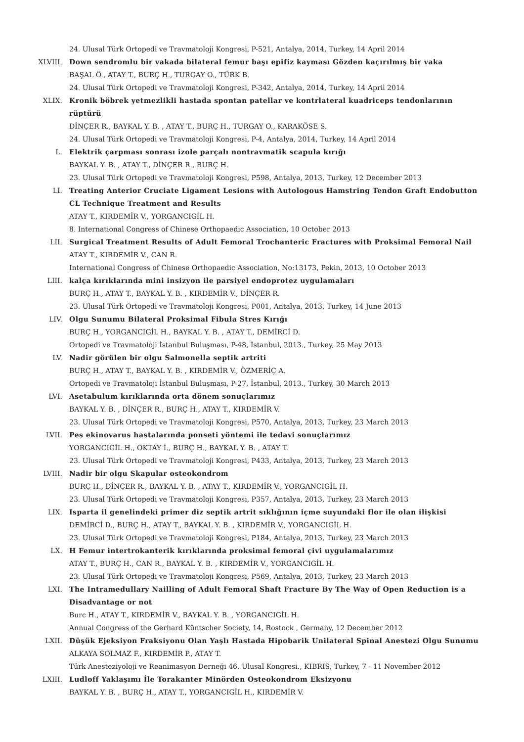24. Ulusal Türk Ortopedi ve Travmatoloji Kongresi, P-521, Antalya, 2014, Turkey, 14 April 2014
XLVIII. Down sendromlu bir vakada bilateral femur başı epifiz kayması Gözden kaçırılmış bir vaka
BAŞAL Ö., ATAY T., BURÇ H., TURGAY O., TÜRK B.
24. Ulusal Türk Ortopedi ve Travmatoloji Kongresi, P-342, Antalya, 2014, Turkey, 14 April 2014
XLIX. Kronik böbrek yetmezlikli hastada spontan patellar ve kontrlateral kuadriceps tendonlarının rüptürü
DİNÇER R., BAYKAL Y. B. , ATAY T., BURÇ H., TURGAY O., KARAKÖSE S.
24. Ulusal Türk Ortopedi ve Travmatoloji Kongresi, P-4, Antalya, 2014, Turkey, 14 April 2014
L. Elektrik çarpması sonrası izole parçalı nontravmatik scapula kırığı
BAYKAL Y. B. , ATAY T., DİNÇER R., BURÇ H.
23. Ulusal Türk Ortopedi ve Travmatoloji Kongresi, P598, Antalya, 2013, Turkey, 12 December 2013
LI. Treating Anterior Cruciate Ligament Lesions with Autologous Hamstring Tendon Graft Endobutton CL Technique Treatment and Results
ATAY T., KIRDEMİR V., YORGANCIGİL H.
8. International Congress of Chinese Orthopaedic Association, 10 October 2013
LII. Surgical Treatment Results of Adult Femoral Trochanteric Fractures with Proksimal Femoral Nail
ATAY T., KIRDEMİR V., CAN R.
International Congress of Chinese Orthopaedic Association, No:13173, Pekin, 2013, 10 October 2013
LIII. kalça kırıklarında mini insizyon ile parsiyel endoprotez uygulamaları
BURÇ H., ATAY T., BAYKAL Y. B. , KIRDEMİR V., DİNÇER R.
23. Ulusal Türk Ortopedi ve Travmatoloji Kongresi, P001, Antalya, 2013, Turkey, 14 June 2013
LIV. Olgu Sunumu Bilateral Proksimal Fibula Stres Kırığı
BURÇ H., YORGANCIGİL H., BAYKAL Y. B. , ATAY T., DEMİRCİ D.
Ortopedi ve Travmatoloji İstanbul Buluşması, P-48, İstanbul, 2013., Turkey, 25 May 2013
LV. Nadir görülen bir olgu Salmonella septik artriti
BURÇ H., ATAY T., BAYKAL Y. B. , KIRDEMİR V., ÖZMERİÇ A.
Ortopedi ve Travmatoloji İstanbul Buluşması, P-27, İstanbul, 2013., Turkey, 30 March 2013
LVI. Asetabulum kırıklarında orta dönem sonuçlarımız
BAYKAL Y. B. , DİNÇER R., BURÇ H., ATAY T., KIRDEMİR V.
23. Ulusal Türk Ortopedi ve Travmatoloji Kongresi, P570, Antalya, 2013, Turkey, 23 March 2013
LVII. Pes ekinovarus hastalarında ponseti yöntemi ile tedavi sonuçlarımız
YORGANCIGİL H., OKTAY İ., BURÇ H., BAYKAL Y. B. , ATAY T.
23. Ulusal Türk Ortopedi ve Travmatoloji Kongresi, P433, Antalya, 2013, Turkey, 23 March 2013
LVIII. Nadir bir olgu Skapular osteokondrom
BURÇ H., DİNÇER R., BAYKAL Y. B. , ATAY T., KIRDEMİR V., YORGANCIGİL H.
23. Ulusal Türk Ortopedi ve Travmatoloji Kongresi, P357, Antalya, 2013, Turkey, 23 March 2013
LIX. Isparta il genelindeki primer diz septik artrit sıklığının içme suyundaki flor ile olan ilişkisi
DEMİRCİ D., BURÇ H., ATAY T., BAYKAL Y. B. , KIRDEMİR V., YORGANCIGİL H.
23. Ulusal Türk Ortopedi ve Travmatoloji Kongresi, P184, Antalya, 2013, Turkey, 23 March 2013
LX. H Femur intertrokanterik kırıklarında proksimal femoral çivi uygulamalarımız
ATAY T., BURÇ H., CAN R., BAYKAL Y. B. , KIRDEMİR V., YORGANCIGİL H.
23. Ulusal Türk Ortopedi ve Travmatoloji Kongresi, P569, Antalya, 2013, Turkey, 23 March 2013
LXI. The Intramedullary Nailling of Adult Femoral Shaft Fracture By The Way of Open Reduction is a Disadvantage or not
Burc H., ATAY T., KIRDEMİR V., BAYKAL Y. B. , YORGANCIGİL H.
Annual Congress of the Gerhard Küntscher Society, 14, Rostock , Germany, 12 December 2012
LXII. Düşük Ejeksiyon Fraksiyonu Olan Yaşlı Hastada Hipobarik Unilateral Spinal Anestezi Olgu Sunumu
ALKAYA SOLMAZ F., KIRDEMİR P., ATAY T.
Türk Anesteziyoloji ve Reanimasyon Derneği 46. Ulusal Kongresi., KIBRIS, Turkey, 7 - 11 November 2012
LXIII. Ludloff Yaklaşımı İle Torakanter Minörden Osteokondrom Eksizyonu
BAYKAL Y. B. , BURÇ H., ATAY T., YORGANCIGİL H., KIRDEMİR V.